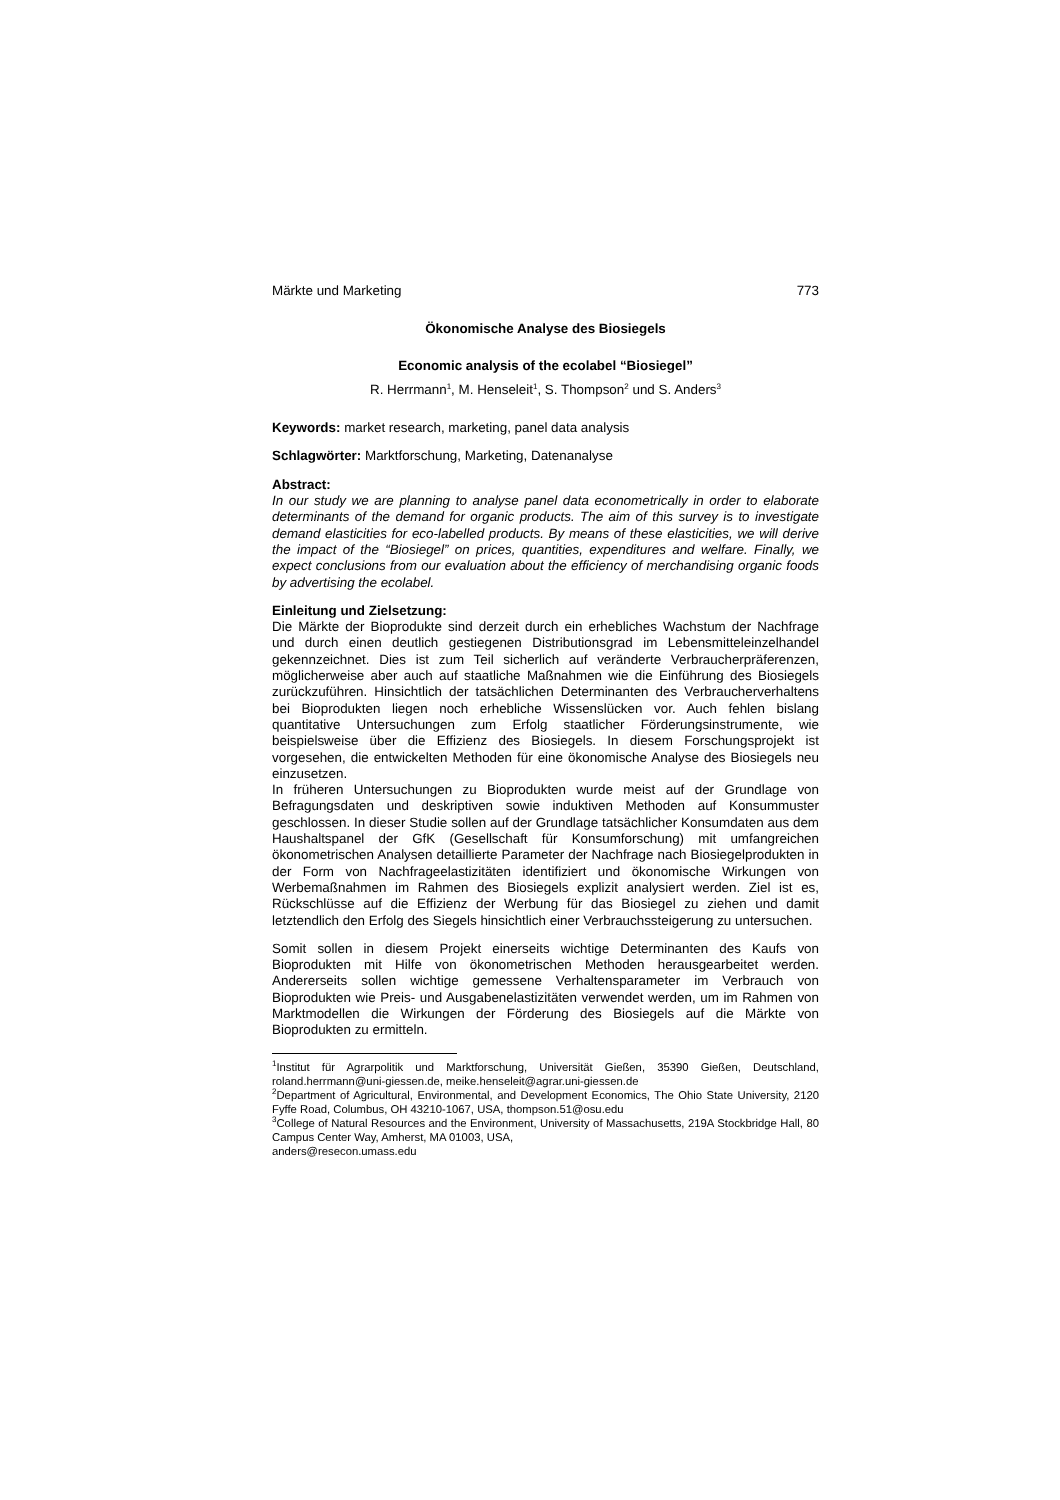Märkte und Marketing 773
Ökonomische Analyse des Biosiegels
Economic analysis of the ecolabel “Biosiegel”
R. Herrmann<sup>1</sup>, M. Henseleit<sup>1</sup>, S. Thompson<sup>2</sup> und S. Anders<sup>3</sup>
Keywords: market research, marketing, panel data analysis
Schlagwörter: Marktforschung, Marketing, Datenanalyse
Abstract:
In our study we are planning to analyse panel data econometrically in order to elaborate determinants of the demand for organic products. The aim of this survey is to investigate demand elasticities for eco-labelled products. By means of these elasticities, we will derive the impact of the “Biosiegel” on prices, quantities, expenditures and welfare. Finally, we expect conclusions from our evaluation about the efficiency of merchandising organic foods by advertising the ecolabel.
Einleitung und Zielsetzung:
Die Märkte der Bioprodukte sind derzeit durch ein erhebliches Wachstum der Nachfrage und durch einen deutlich gestiegenen Distributionsgrad im Lebensmitteleinzelhandel gekennzeichnet. Dies ist zum Teil sicherlich auf veränderte Verbraucherpräferenzen, möglicherweise aber auch auf staatliche Maßnahmen wie die Einführung des Biosiegels zurückzuführen. Hinsichtlich der tatsächlichen Determinanten des Verbraucherverhaltens bei Bioprodukten liegen noch erhebliche Wissenslücken vor. Auch fehlen bislang quantitative Untersuchungen zum Erfolg staatlicher Förderungsinstrumente, wie beispielsweise über die Effizienz des Biosiegels. In diesem Forschungsprojekt ist vorgesehen, die entwickelten Methoden für eine ökonomische Analyse des Biosiegels neu einzusetzen.
In früheren Untersuchungen zu Bioprodukten wurde meist auf der Grundlage von Befragungsdaten und deskriptiven sowie induktiven Methoden auf Konsummuster geschlossen. In dieser Studie sollen auf der Grundlage tatsächlicher Konsumdaten aus dem Haushaltspanel der GfK (Gesellschaft für Konsumforschung) mit umfangreichen ökonometrischen Analysen detaillierte Parameter der Nachfrage nach Biosiegelprodukten in der Form von Nachfrageelastizitäten identifiziert und ökonomische Wirkungen von Werbemaßnahmen im Rahmen des Biosiegels explizit analysiert werden. Ziel ist es, Rückschlüsse auf die Effizienz der Werbung für das Biosiegel zu ziehen und damit letztendlich den Erfolg des Siegels hinsichtlich einer Verbrauchssteigerung zu untersuchen.
Somit sollen in diesem Projekt einerseits wichtige Determinanten des Kaufs von Bioprodukten mit Hilfe von ökonometrischen Methoden herausgearbeitet werden. Andererseits sollen wichtige gemessene Verhaltensparameter im Verbrauch von Bioprodukten wie Preis- und Ausgabenelastizitäten verwendet werden, um im Rahmen von Marktmodellen die Wirkungen der Förderung des Biosiegels auf die Märkte von Bioprodukten zu ermitteln.
<sup>1</sup> Institut für Agrarpolitik und Marktforschung, Universität Gießen, 35390 Gießen, Deutschland, roland.herrmann@uni-giessen.de, meike.henseleit@agrar.uni-giessen.de
<sup>2</sup> Department of Agricultural, Environmental, and Development Economics, The Ohio State University, 2120 Fyffe Road, Columbus, OH 43210-1067, USA, thompson.51@osu.edu
<sup>3</sup> College of Natural Resources and the Environment, University of Massachusetts, 219A Stockbridge Hall, 80 Campus Center Way, Amherst, MA 01003, USA,
anders@resecon.umass.edu